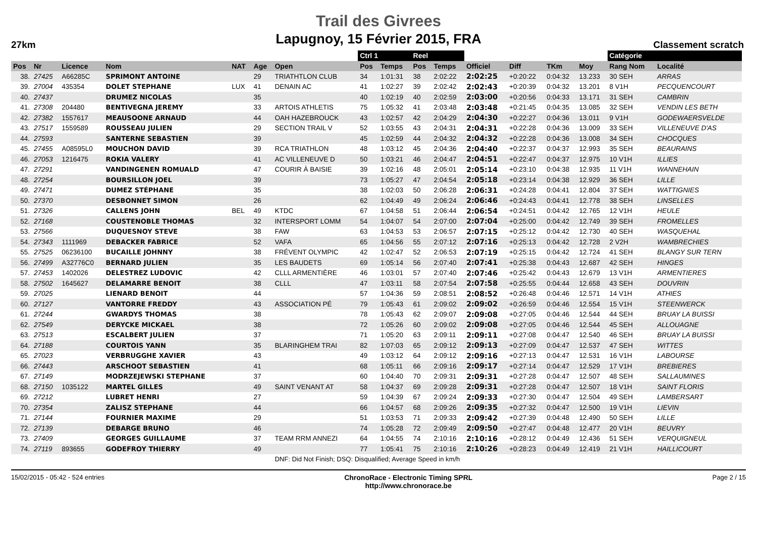Trail des Givrees
Lapugnoy, 15 Février 2015, FRA
27km Classement scratch
| | | | | | | | Ctrl 1 | | Reel | | | | | | Catégorie | | |
| --- | --- | --- | --- | --- | --- | --- | --- | --- | --- | --- | --- | --- | --- | --- | --- | --- | --- |
| Pos | Nr | Licence | Nom | NAT | Age | Open | Pos | Temps | Pos | Temps | Officiel | Diff | TKm | Moy | Rang Nom | Localité | |
| 38. | 27425 | A66285C | SPRIMONT ANTOINE | | 29 | TRIATHTLON CLUB | 34 | 1:01:31 | 38 | 2:02:22 | 2:02:25 | +0:20:22 | 0:04:32 | 13.233 | 30 SEH | ARRAS | |
| 39. | 27004 | 435354 | DOLET STEPHANE | LUX | 41 | DENAIN AC | 41 | 1:02:27 | 39 | 2:02:42 | 2:02:43 | +0:20:39 | 0:04:32 | 13.201 | 8 V1H | PECQUENCOURT | |
| 40. | 27437 | | DRUMEZ NICOLAS | | 35 | | 40 | 1:02:19 | 40 | 2:02:59 | 2:03:00 | +0:20:56 | 0:04:33 | 13.171 | 31 SEH | CAMBRIN | |
| 41. | 27308 | 204480 | BENTIVEGNA JEREMY | | 33 | ARTOIS ATHLETIS | 75 | 1:05:32 | 41 | 2:03:48 | 2:03:48 | +0:21:45 | 0:04:35 | 13.085 | 32 SEH | VENDIN LES BETH | |
| 42. | 27382 | 1557617 | MEAUSOONE ARNAUD | | 44 | OAH HAZEBROUCK | 43 | 1:02:57 | 42 | 2:04:29 | 2:04:30 | +0:22:27 | 0:04:36 | 13.011 | 9 V1H | GODEWAERSVELDE | |
| 43. | 27517 | 1559589 | ROUSSEAU JULIEN | | 29 | SECTION TRAIL V | 52 | 1:03:55 | 43 | 2:04:31 | 2:04:31 | +0:22:28 | 0:04:36 | 13.009 | 33 SEH | VILLENEUVE D'AS | |
| 44. | 27593 | | SANTERNE SEBASTIEN | | 39 | | 45 | 1:02:59 | 44 | 2:04:32 | 2:04:32 | +0:22:28 | 0:04:36 | 13.008 | 34 SEH | CHOCQUES | |
| 45. | 27455 | A08595L0 | MOUCHON DAVID | | 39 | RCA TRIATHLON | 48 | 1:03:12 | 45 | 2:04:36 | 2:04:40 | +0:22:37 | 0:04:37 | 12.993 | 35 SEH | BEAURAINS | |
| 46. | 27053 | 1216475 | ROKIA VALERY | | 41 | AC VILLENEUVE D | 50 | 1:03:21 | 46 | 2:04:47 | 2:04:51 | +0:22:47 | 0:04:37 | 12.975 | 10 V1H | ILLIES | |
| 47. | 27291 | | VANDINGENEN ROMUALD | | 47 | COURIR À BAISIE | 39 | 1:02:16 | 48 | 2:05:01 | 2:05:14 | +0:23:10 | 0:04:38 | 12.935 | 11 V1H | WANNEHAIN | |
| 48. | 27254 | | BOURSILLON JOEL | | 39 | | 73 | 1:05:27 | 47 | 2:04:54 | 2:05:18 | +0:23:14 | 0:04:38 | 12.929 | 36 SEH | LILLE | |
| 49. | 27471 | | DUMEZ STÉPHANE | | 35 | | 38 | 1:02:03 | 50 | 2:06:28 | 2:06:31 | +0:24:28 | 0:04:41 | 12.804 | 37 SEH | WATTIGNIES | |
| 50. | 27370 | | DESBONNET SIMON | | 26 | | 62 | 1:04:49 | 49 | 2:06:24 | 2:06:46 | +0:24:43 | 0:04:41 | 12.778 | 38 SEH | LINSELLES | |
| 51. | 27326 | | CALLENS JOHN | BEL | 49 | KTDC | 67 | 1:04:58 | 51 | 2:06:44 | 2:06:54 | +0:24:51 | 0:04:42 | 12.765 | 12 V1H | HEULE | |
| 52. | 27168 | | COUSTENOBLE THOMAS | | 32 | INTERSPORT LOMM | 54 | 1:04:07 | 54 | 2:07:00 | 2:07:04 | +0:25:00 | 0:04:42 | 12.749 | 39 SEH | FROMELLES | |
| 53. | 27566 | | DUQUESNOY STEVE | | 38 | FAW | 63 | 1:04:53 | 53 | 2:06:57 | 2:07:15 | +0:25:12 | 0:04:42 | 12.730 | 40 SEH | WASQUEHAL | |
| 54. | 27343 | 1111969 | DEBACKER FABRICE | | 52 | VAFA | 65 | 1:04:56 | 55 | 2:07:12 | 2:07:16 | +0:25:13 | 0:04:42 | 12.728 | 2 V2H | WAMBRECHIES | |
| 55. | 27525 | 06236100 | BUCAILLE JOHNNY | | 38 | FRÉVENT OLYMPIC | 42 | 1:02:47 | 52 | 2:06:53 | 2:07:19 | +0:25:15 | 0:04:42 | 12.724 | 41 SEH | BLANGY SUR TERN | |
| 56. | 27499 | A32776C0 | BERNARD JULIEN | | 35 | LES BAUDETS | 69 | 1:05:14 | 56 | 2:07:40 | 2:07:41 | +0:25:38 | 0:04:43 | 12.687 | 42 SEH | HINGES | |
| 57. | 27453 | 1402026 | DELESTREZ LUDOVIC | | 42 | CLLL ARMENTIÈRE | 46 | 1:03:01 | 57 | 2:07:40 | 2:07:46 | +0:25:42 | 0:04:43 | 12.679 | 13 V1H | ARMENTIERES | |
| 58. | 27502 | 1645627 | DELAMARRE BENOIT | | 38 | CLLL | 47 | 1:03:11 | 58 | 2:07:54 | 2:07:58 | +0:25:55 | 0:04:44 | 12.658 | 43 SEH | DOUVRIN | |
| 59. | 27025 | | LIENARD BENOIT | | 44 | | 57 | 1:04:36 | 59 | 2:08:51 | 2:08:52 | +0:26:48 | 0:04:46 | 12.571 | 14 V1H | ATHIES | |
| 60. | 27127 | | VANTORRE FREDDY | | 43 | ASSOCIATION PÉ | 79 | 1:05:43 | 61 | 2:09:02 | 2:09:02 | +0:26:59 | 0:04:46 | 12.554 | 15 V1H | STEENWERCK | |
| 61. | 27244 | | GWARDYS THOMAS | | 38 | | 78 | 1:05:43 | 62 | 2:09:07 | 2:09:08 | +0:27:05 | 0:04:46 | 12.544 | 44 SEH | BRUAY LA BUISSI | |
| 62. | 27549 | | DERYCKE MICKAEL | | 38 | | 72 | 1:05:26 | 60 | 2:09:02 | 2:09:08 | +0:27:05 | 0:04:46 | 12.544 | 45 SEH | ALLOUAGNE | |
| 63. | 27513 | | ESCALBERT JULIEN | | 37 | | 71 | 1:05:20 | 63 | 2:09:11 | 2:09:11 | +0:27:08 | 0:04:47 | 12.540 | 46 SEH | BRUAY LA BUISSI | |
| 64. | 27188 | | COURTOIS YANN | | 35 | BLARINGHEM TRAI | 82 | 1:07:03 | 65 | 2:09:12 | 2:09:13 | +0:27:09 | 0:04:47 | 12.537 | 47 SEH | WITTES | |
| 65. | 27023 | | VERBRUGGHE XAVIER | | 43 | | 49 | 1:03:12 | 64 | 2:09:12 | 2:09:16 | +0:27:13 | 0:04:47 | 12.531 | 16 V1H | LABOURSE | |
| 66. | 27443 | | ARSCHOOT SEBASTIEN | | 41 | | 68 | 1:05:11 | 66 | 2:09:16 | 2:09:17 | +0:27:14 | 0:04:47 | 12.529 | 17 V1H | BREBIERES | |
| 67. | 27149 | | MODRZEJEWSKI STEPHANE | | 37 | | 60 | 1:04:40 | 70 | 2:09:31 | 2:09:31 | +0:27:28 | 0:04:47 | 12.507 | 48 SEH | SALLAUMINES | |
| 68. | 27150 | 1035122 | MARTEL GILLES | | 49 | SAINT VENANT AT | 58 | 1:04:37 | 69 | 2:09:28 | 2:09:31 | +0:27:28 | 0:04:47 | 12.507 | 18 V1H | SAINT FLORIS | |
| 69. | 27212 | | LUBRET HENRI | | 27 | | 59 | 1:04:39 | 67 | 2:09:24 | 2:09:33 | +0:27:30 | 0:04:47 | 12.504 | 49 SEH | LAMBERSART | |
| 70. | 27354 | | ZALISZ STEPHANE | | 44 | | 66 | 1:04:57 | 68 | 2:09:26 | 2:09:35 | +0:27:32 | 0:04:47 | 12.500 | 19 V1H | LIEVIN | |
| 71. | 27144 | | FOURNIER MAXIME | | 29 | | 51 | 1:03:53 | 71 | 2:09:33 | 2:09:42 | +0:27:39 | 0:04:48 | 12.490 | 50 SEH | LILLE | |
| 72. | 27139 | | DEBARGE BRUNO | | 46 | | 74 | 1:05:28 | 72 | 2:09:49 | 2:09:50 | +0:27:47 | 0:04:48 | 12.477 | 20 V1H | BEUVRY | |
| 73. | 27409 | | GEORGES GUILLAUME | | 37 | TEAM RRM ANNEZI | 64 | 1:04:55 | 74 | 2:10:16 | 2:10:16 | +0:28:12 | 0:04:49 | 12.436 | 51 SEH | VERQUIGNEUL | |
| 74. | 27119 | 893655 | GODEFROY THIERRY | | 49 | | 77 | 1:05:41 | 75 | 2:10:16 | 2:10:26 | +0:28:23 | 0:04:49 | 12.419 | 21 V1H | HAILLICOURT | |
| | | | | | | DNF: Did Not Finish; DSQ: Disqualified; Average Speed in km/h | | | | | | | | | | | |
15/02/2015 - 05:42 - 524 entries ChronoRace - Electronic Timing SPRL
http://www.chronorace.be Page 2 / 15